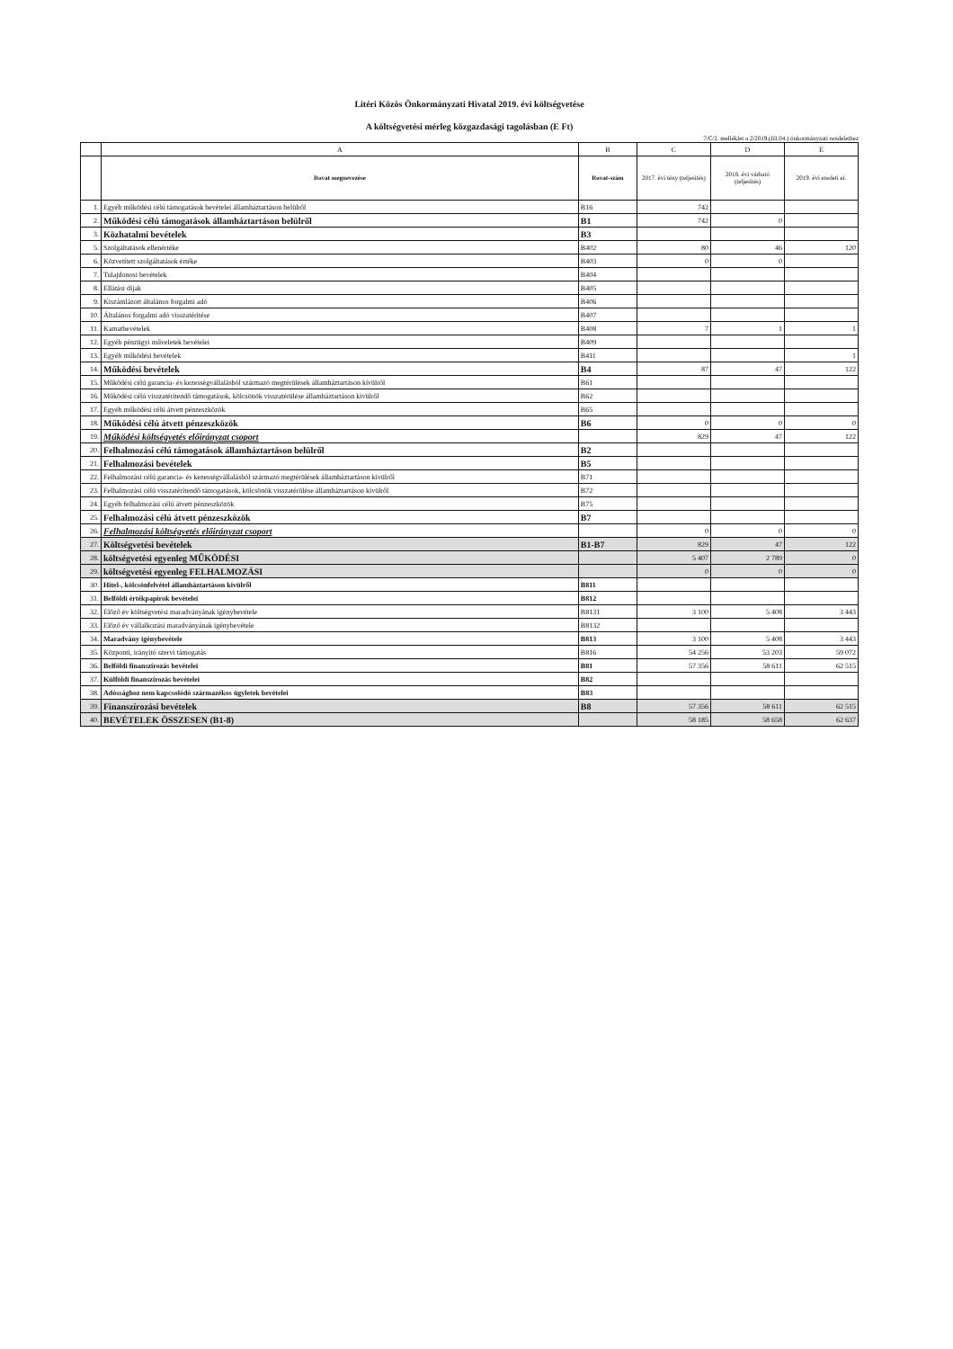Litéri Közös Önkormányzati Hivatal 2019. évi költségvetése
A költségvetési mérleg közgazdasági tagolásban (E Ft)
7/C/2. melléklet a 2/2019.(III.04.) önkormányzati rendelethez
| | A | B | C | D | E |
| --- | --- | --- | --- | --- | --- |
| | Rovat megnevezése | Rovat-szám | 2017. évi tény (teljesítés) | 2018. évi várható (teljesítés) | 2019. évi eredeti ei. |
| 1. | Egyéb működési célú támogatások bevételei államháztartáson belülről | B16 | 742 | | |
| 2. | Működési célú támogatások államháztartáson belülről | B1 | 742 | 0 | |
| 3. | Közhatalmi bevételek | B3 | | | |
| 5. | Szolgáltatások ellenértéke | B402 | 80 | 46 | 120 |
| 6. | Közvetített szolgáltatások értéke | B403 | 0 | 0 | |
| 7. | Tulajdonosi bevételek | B404 | | | |
| 8. | Ellátási díjak | B405 | | | |
| 9. | Kiszámlázott általános forgalmi adó | B406 | | | |
| 10. | Általános forgalmi adó visszatérítése | B407 | | | |
| 11. | Kamatbevételek | B408 | 7 | 1 | 1 |
| 12. | Egyéb pénzügyi műveletek bevételei | B409 | | | |
| 13. | Egyéb működési bevételek | B411 | | | 1 |
| 14. | Működési bevételek | B4 | 87 | 47 | 122 |
| 15. | Működési célú garancia- és kezességvállalásból származó megtérülések államháztartáson kívülről | B61 | | | |
| 16. | Működési célú visszatérítendő támogatások, kölcsönök visszatérülése államháztartáson kívülről | B62 | | | |
| 17. | Egyéb működési célú átvett pénzeszközök | B65 | | | |
| 18. | Működési célú átvett pénzeszközök | B6 | 0 | 0 | 0 |
| 19. | Működési költségvetés előirányzat csoport | | 829 | 47 | 122 |
| 20. | Felhalmozási célú támogatások államháztartáson belülről | B2 | | | |
| 21. | Felhalmozási bevételek | B5 | | | |
| 22. | Felhalmozási célú garancia- és kezességvállalásból származó megtérülések államháztartáson kívülről | B71 | | | |
| 23. | Felhalmozási célú visszatérítendő támogatások, kölcsönök visszatérülése államháztartáson kívülről | B72 | | | |
| 24. | Egyéb felhalmozási célú átvett pénzeszközök | B75 | | | |
| 25. | Felhalmozási célú átvett pénzeszközök | B7 | | | |
| 26. | Felhalmozási költségvetés előirányzat csoport | | 0 | 0 | 0 |
| 27. | Költségvetési bevételek | B1-B7 | 829 | 47 | 122 |
| 28. | költségvetési egyenleg MŰKÖDÉSI | | 5 407 | 2 789 | 0 |
| 29. | költségvetési egyenleg FELHALMOZÁSI | | 0 | 0 | 0 |
| 30. | Hitel-, kölcsönfelvétel államháztartáson kívülről | B811 | | | |
| 31. | Belföldi értékpapírok bevételei | B812 | | | |
| 32. | Előző év költségvetési maradványának igénybevétele | B8131 | 3 100 | 5 408 | 3 443 |
| 33. | Előző év vállalkozási maradványának igénybevétele | B8132 | | | |
| 34. | Maradvány igénybevétele | B813 | 3 100 | 5 408 | 3 443 |
| 35. | Központi, irányító szervi támogatás | B816 | 54 256 | 53 203 | 59 072 |
| 36. | Belföldi finanszírozás bevételei | B81 | 57 356 | 58 611 | 62 515 |
| 37. | Külföldi finanszírozás bevételei | B82 | | | |
| 38. | Adóssághoz nem kapcsolódó származékos ügyletek bevételei | B83 | | | |
| 39. | Finanszírozási bevételek | B8 | 57 356 | 58 611 | 62 515 |
| 40. | BEVÉTELEK ÖSSZESEN (B1-8) | | 58 185 | 58 658 | 62 637 |